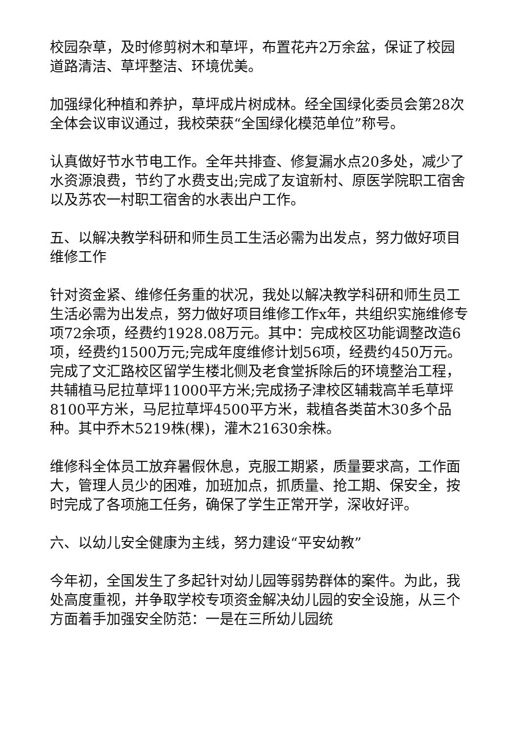校园杂草，及时修剪树木和草坪，布置花卉2万余盆，保证了校园道路清洁、草坪整洁、环境优美。
加强绿化种植和养护，草坪成片树成林。经全国绿化委员会第28次全体会议审议通过，我校荣获“全国绿化模范单位”称号。
认真做好节水节电工作。全年共排查、修复漏水点20多处，减少了水资源浪费，节约了水费支出;完成了友谊新村、原医学院职工宿舍以及苏农一村职工宿舍的水表出户工作。
五、以解决教学科研和师生员工生活必需为出发点，努力做好项目维修工作
针对资金紧、维修任务重的状况，我处以解决教学科研和师生员工生活必需为出发点，努力做好项目维修工作x年，共组织实施维修专项72余项，经费约1928.08万元。其中：完成校区功能调整改造6项，经费约1500万元;完成年度维修计划56项，经费约450万元。完成了文汇路校区留学生楼北侧及老食堂拆除后的环境整治工程，共辅植马尼拉草坪11000平方米;完成扬子津校区辅栽高羊毛草坪8100平方米，马尼拉草坪4500平方米，栽植各类苗木30多个品种。其中乔木5219株(棵)，灌木21630余株。
维修科全体员工放弃暑假休息，克服工期紧，质量要求高，工作面大，管理人员少的困难，加班加点，抓质量、抢工期、保安全，按时完成了各项施工任务，确保了学生正常开学，深收好评。
六、以幼儿安全健康为主线，努力建设“平安幼教”
今年初，全国发生了多起针对幼儿园等弱势群体的案件。为此，我处高度重视，并争取学校专项资金解决幼儿园的安全设施，从三个方面着手加强安全防范：一是在三所幼儿园统